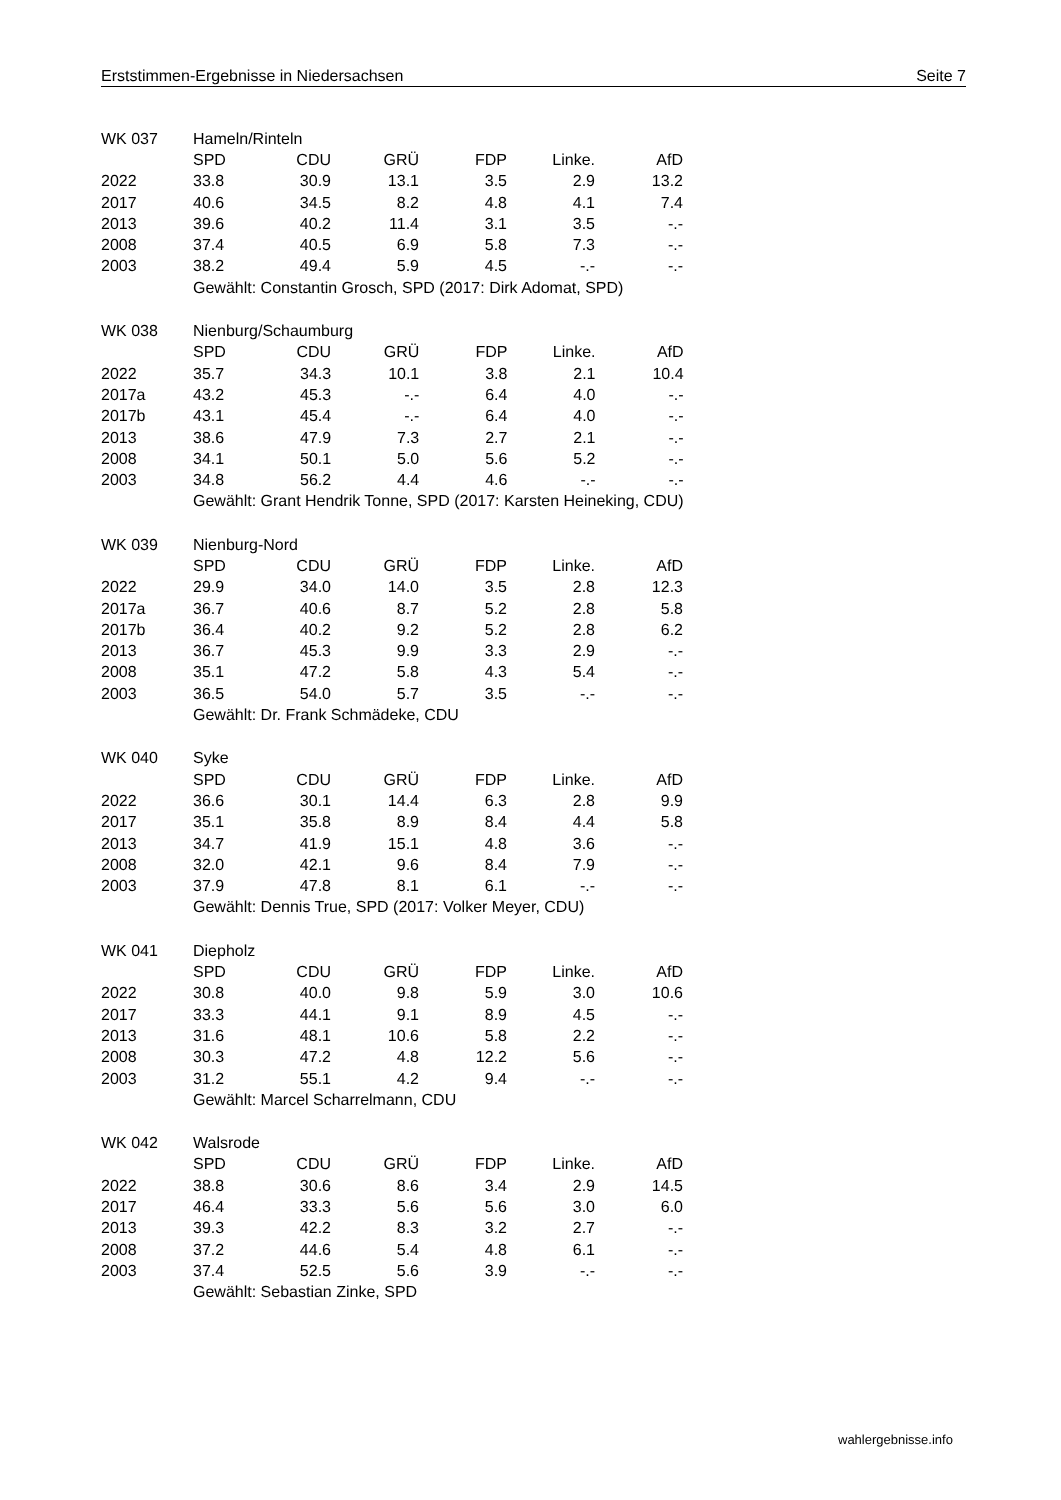Erststimmen-Ergebnisse in Niedersachsen Seite 7
| WK 037 | Hameln/Rinteln | | | | | |
| | SPD | CDU | GRÜ | FDP | Linke. | AfD |
| 2022 | 33.8 | 30.9 | 13.1 | 3.5 | 2.9 | 13.2 |
| 2017 | 40.6 | 34.5 | 8.2 | 4.8 | 4.1 | 7.4 |
| 2013 | 39.6 | 40.2 | 11.4 | 3.1 | 3.5 | -.- |
| 2008 | 37.4 | 40.5 | 6.9 | 5.8 | 7.3 | -.- |
| 2003 | 38.2 | 49.4 | 5.9 | 4.5 | -.- | -.- |
| | Gewählt: Constantin Grosch, SPD (2017: Dirk Adomat, SPD) | | | | | |
| WK 038 | Nienburg/Schaumburg | | | | | |
| | SPD | CDU | GRÜ | FDP | Linke. | AfD |
| 2022 | 35.7 | 34.3 | 10.1 | 3.8 | 2.1 | 10.4 |
| 2017a | 43.2 | 45.3 | -.- | 6.4 | 4.0 | -.- |
| 2017b | 43.1 | 45.4 | -.- | 6.4 | 4.0 | -.- |
| 2013 | 38.6 | 47.9 | 7.3 | 2.7 | 2.1 | -.- |
| 2008 | 34.1 | 50.1 | 5.0 | 5.6 | 5.2 | -.- |
| 2003 | 34.8 | 56.2 | 4.4 | 4.6 | -.- | -.- |
| | Gewählt: Grant Hendrik Tonne, SPD (2017: Karsten Heineking, CDU) | | | | | |
| WK 039 | Nienburg-Nord | | | | | |
| | SPD | CDU | GRÜ | FDP | Linke. | AfD |
| 2022 | 29.9 | 34.0 | 14.0 | 3.5 | 2.8 | 12.3 |
| 2017a | 36.7 | 40.6 | 8.7 | 5.2 | 2.8 | 5.8 |
| 2017b | 36.4 | 40.2 | 9.2 | 5.2 | 2.8 | 6.2 |
| 2013 | 36.7 | 45.3 | 9.9 | 3.3 | 2.9 | -.- |
| 2008 | 35.1 | 47.2 | 5.8 | 4.3 | 5.4 | -.- |
| 2003 | 36.5 | 54.0 | 5.7 | 3.5 | -.- | -.- |
| | Gewählt: Dr. Frank Schmädeke, CDU | | | | | |
| WK 040 | Syke | | | | | |
| | SPD | CDU | GRÜ | FDP | Linke. | AfD |
| 2022 | 36.6 | 30.1 | 14.4 | 6.3 | 2.8 | 9.9 |
| 2017 | 35.1 | 35.8 | 8.9 | 8.4 | 4.4 | 5.8 |
| 2013 | 34.7 | 41.9 | 15.1 | 4.8 | 3.6 | -.- |
| 2008 | 32.0 | 42.1 | 9.6 | 8.4 | 7.9 | -.- |
| 2003 | 37.9 | 47.8 | 8.1 | 6.1 | -.- | -.- |
| | Gewählt: Dennis True, SPD (2017: Volker Meyer, CDU) | | | | | |
| WK 041 | Diepholz | | | | | |
| | SPD | CDU | GRÜ | FDP | Linke. | AfD |
| 2022 | 30.8 | 40.0 | 9.8 | 5.9 | 3.0 | 10.6 |
| 2017 | 33.3 | 44.1 | 9.1 | 8.9 | 4.5 | -.- |
| 2013 | 31.6 | 48.1 | 10.6 | 5.8 | 2.2 | -.- |
| 2008 | 30.3 | 47.2 | 4.8 | 12.2 | 5.6 | -.- |
| 2003 | 31.2 | 55.1 | 4.2 | 9.4 | -.- | -.- |
| | Gewählt: Marcel Scharrelmann, CDU | | | | | |
| WK 042 | Walsrode | | | | | |
| | SPD | CDU | GRÜ | FDP | Linke. | AfD |
| 2022 | 38.8 | 30.6 | 8.6 | 3.4 | 2.9 | 14.5 |
| 2017 | 46.4 | 33.3 | 5.6 | 5.6 | 3.0 | 6.0 |
| 2013 | 39.3 | 42.2 | 8.3 | 3.2 | 2.7 | -.- |
| 2008 | 37.2 | 44.6 | 5.4 | 4.8 | 6.1 | -.- |
| 2003 | 37.4 | 52.5 | 5.6 | 3.9 | -.- | -.- |
| | Gewählt: Sebastian Zinke, SPD | | | | | |
wahlergebnisse.info